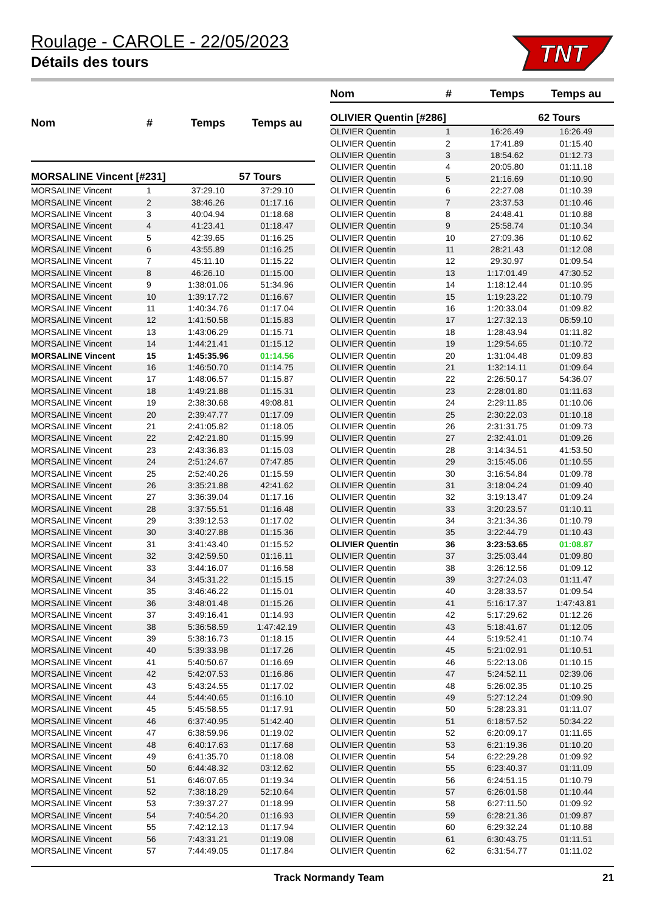Roulage - CAROLE - 22/05/2023
Détails des tours
TNT
| Nom | # | Temps | Temps au |
| --- | --- | --- | --- |
| MORSALINE Vincent [#231] | | | 57 Tours |
| MORSALINE Vincent | 1 | 37:29.10 | 37:29.10 |
| MORSALINE Vincent | 2 | 38:46.26 | 01:17.16 |
| MORSALINE Vincent | 3 | 40:04.94 | 01:18.68 |
| MORSALINE Vincent | 4 | 41:23.41 | 01:18.47 |
| MORSALINE Vincent | 5 | 42:39.65 | 01:16.25 |
| MORSALINE Vincent | 6 | 43:55.89 | 01:16.25 |
| MORSALINE Vincent | 7 | 45:11.10 | 01:15.22 |
| MORSALINE Vincent | 8 | 46:26.10 | 01:15.00 |
| MORSALINE Vincent | 9 | 1:38:01.06 | 51:34.96 |
| MORSALINE Vincent | 10 | 1:39:17.72 | 01:16.67 |
| MORSALINE Vincent | 11 | 1:40:34.76 | 01:17.04 |
| MORSALINE Vincent | 12 | 1:41:50.58 | 01:15.83 |
| MORSALINE Vincent | 13 | 1:43:06.29 | 01:15.71 |
| MORSALINE Vincent | 14 | 1:44:21.41 | 01:15.12 |
| MORSALINE Vincent | 15 | 1:45:35.96 | 01:14.56 |
| MORSALINE Vincent | 16 | 1:46:50.70 | 01:14.75 |
| MORSALINE Vincent | 17 | 1:48:06.57 | 01:15.87 |
| MORSALINE Vincent | 18 | 1:49:21.88 | 01:15.31 |
| MORSALINE Vincent | 19 | 2:38:30.68 | 49:08.81 |
| MORSALINE Vincent | 20 | 2:39:47.77 | 01:17.09 |
| MORSALINE Vincent | 21 | 2:41:05.82 | 01:18.05 |
| MORSALINE Vincent | 22 | 2:42:21.80 | 01:15.99 |
| MORSALINE Vincent | 23 | 2:43:36.83 | 01:15.03 |
| MORSALINE Vincent | 24 | 2:51:24.67 | 07:47.85 |
| MORSALINE Vincent | 25 | 2:52:40.26 | 01:15.59 |
| MORSALINE Vincent | 26 | 3:35:21.88 | 42:41.62 |
| MORSALINE Vincent | 27 | 3:36:39.04 | 01:17.16 |
| MORSALINE Vincent | 28 | 3:37:55.51 | 01:16.48 |
| MORSALINE Vincent | 29 | 3:39:12.53 | 01:17.02 |
| MORSALINE Vincent | 30 | 3:40:27.88 | 01:15.36 |
| MORSALINE Vincent | 31 | 3:41:43.40 | 01:15.52 |
| MORSALINE Vincent | 32 | 3:42:59.50 | 01:16.11 |
| MORSALINE Vincent | 33 | 3:44:16.07 | 01:16.58 |
| MORSALINE Vincent | 34 | 3:45:31.22 | 01:15.15 |
| MORSALINE Vincent | 35 | 3:46:46.22 | 01:15.01 |
| MORSALINE Vincent | 36 | 3:48:01.48 | 01:15.26 |
| MORSALINE Vincent | 37 | 3:49:16.41 | 01:14.93 |
| MORSALINE Vincent | 38 | 5:36:58.59 | 1:47:42.19 |
| MORSALINE Vincent | 39 | 5:38:16.73 | 01:18.15 |
| MORSALINE Vincent | 40 | 5:39:33.98 | 01:17.26 |
| MORSALINE Vincent | 41 | 5:40:50.67 | 01:16.69 |
| MORSALINE Vincent | 42 | 5:42:07.53 | 01:16.86 |
| MORSALINE Vincent | 43 | 5:43:24.55 | 01:17.02 |
| MORSALINE Vincent | 44 | 5:44:40.65 | 01:16.10 |
| MORSALINE Vincent | 45 | 5:45:58.55 | 01:17.91 |
| MORSALINE Vincent | 46 | 6:37:40.95 | 51:42.40 |
| MORSALINE Vincent | 47 | 6:38:59.96 | 01:19.02 |
| MORSALINE Vincent | 48 | 6:40:17.63 | 01:17.68 |
| MORSALINE Vincent | 49 | 6:41:35.70 | 01:18.08 |
| MORSALINE Vincent | 50 | 6:44:48.32 | 03:12.62 |
| MORSALINE Vincent | 51 | 6:46:07.65 | 01:19.34 |
| MORSALINE Vincent | 52 | 7:38:18.29 | 52:10.64 |
| MORSALINE Vincent | 53 | 7:39:37.27 | 01:18.99 |
| MORSALINE Vincent | 54 | 7:40:54.20 | 01:16.93 |
| MORSALINE Vincent | 55 | 7:42:12.13 | 01:17.94 |
| MORSALINE Vincent | 56 | 7:43:31.21 | 01:19.08 |
| MORSALINE Vincent | 57 | 7:44:49.05 | 01:17.84 |
| Nom | # | Temps | Temps au |
| --- | --- | --- | --- |
| OLIVIER Quentin [#286] | | | 62 Tours |
| OLIVIER Quentin | 1 | 16:26.49 | 16:26.49 |
| OLIVIER Quentin | 2 | 17:41.89 | 01:15.40 |
| OLIVIER Quentin | 3 | 18:54.62 | 01:12.73 |
| OLIVIER Quentin | 4 | 20:05.80 | 01:11.18 |
| OLIVIER Quentin | 5 | 21:16.69 | 01:10.90 |
| OLIVIER Quentin | 6 | 22:27.08 | 01:10.39 |
| OLIVIER Quentin | 7 | 23:37.53 | 01:10.46 |
| OLIVIER Quentin | 8 | 24:48.41 | 01:10.88 |
| OLIVIER Quentin | 9 | 25:58.74 | 01:10.34 |
| OLIVIER Quentin | 10 | 27:09.36 | 01:10.62 |
| OLIVIER Quentin | 11 | 28:21.43 | 01:12.08 |
| OLIVIER Quentin | 12 | 29:30.97 | 01:09.54 |
| OLIVIER Quentin | 13 | 1:17:01.49 | 47:30.52 |
| OLIVIER Quentin | 14 | 1:18:12.44 | 01:10.95 |
| OLIVIER Quentin | 15 | 1:19:23.22 | 01:10.79 |
| OLIVIER Quentin | 16 | 1:20:33.04 | 01:09.82 |
| OLIVIER Quentin | 17 | 1:27:32.13 | 06:59.10 |
| OLIVIER Quentin | 18 | 1:28:43.94 | 01:11.82 |
| OLIVIER Quentin | 19 | 1:29:54.65 | 01:10.72 |
| OLIVIER Quentin | 20 | 1:31:04.48 | 01:09.83 |
| OLIVIER Quentin | 21 | 1:32:14.11 | 01:09.64 |
| OLIVIER Quentin | 22 | 2:26:50.17 | 54:36.07 |
| OLIVIER Quentin | 23 | 2:28:01.80 | 01:11.63 |
| OLIVIER Quentin | 24 | 2:29:11.85 | 01:10.06 |
| OLIVIER Quentin | 25 | 2:30:22.03 | 01:10.18 |
| OLIVIER Quentin | 26 | 2:31:31.75 | 01:09.73 |
| OLIVIER Quentin | 27 | 2:32:41.01 | 01:09.26 |
| OLIVIER Quentin | 28 | 3:14:34.51 | 41:53.50 |
| OLIVIER Quentin | 29 | 3:15:45.06 | 01:10.55 |
| OLIVIER Quentin | 30 | 3:16:54.84 | 01:09.78 |
| OLIVIER Quentin | 31 | 3:18:04.24 | 01:09.40 |
| OLIVIER Quentin | 32 | 3:19:13.47 | 01:09.24 |
| OLIVIER Quentin | 33 | 3:20:23.57 | 01:10.11 |
| OLIVIER Quentin | 34 | 3:21:34.36 | 01:10.79 |
| OLIVIER Quentin | 35 | 3:22:44.79 | 01:10.43 |
| OLIVIER Quentin | 36 | 3:23:53.65 | 01:08.87 |
| OLIVIER Quentin | 37 | 3:25:03.44 | 01:09.80 |
| OLIVIER Quentin | 38 | 3:26:12.56 | 01:09.12 |
| OLIVIER Quentin | 39 | 3:27:24.03 | 01:11.47 |
| OLIVIER Quentin | 40 | 3:28:33.57 | 01:09.54 |
| OLIVIER Quentin | 41 | 5:16:17.37 | 1:47:43.81 |
| OLIVIER Quentin | 42 | 5:17:29.62 | 01:12.26 |
| OLIVIER Quentin | 43 | 5:18:41.67 | 01:12.05 |
| OLIVIER Quentin | 44 | 5:19:52.41 | 01:10.74 |
| OLIVIER Quentin | 45 | 5:21:02.91 | 01:10.51 |
| OLIVIER Quentin | 46 | 5:22:13.06 | 01:10.15 |
| OLIVIER Quentin | 47 | 5:24:52.11 | 02:39.06 |
| OLIVIER Quentin | 48 | 5:26:02.35 | 01:10.25 |
| OLIVIER Quentin | 49 | 5:27:12.24 | 01:09.90 |
| OLIVIER Quentin | 50 | 5:28:23.31 | 01:11.07 |
| OLIVIER Quentin | 51 | 6:18:57.52 | 50:34.22 |
| OLIVIER Quentin | 52 | 6:20:09.17 | 01:11.65 |
| OLIVIER Quentin | 53 | 6:21:19.36 | 01:10.20 |
| OLIVIER Quentin | 54 | 6:22:29.28 | 01:09.92 |
| OLIVIER Quentin | 55 | 6:23:40.37 | 01:11.09 |
| OLIVIER Quentin | 56 | 6:24:51.15 | 01:10.79 |
| OLIVIER Quentin | 57 | 6:26:01.58 | 01:10.44 |
| OLIVIER Quentin | 58 | 6:27:11.50 | 01:09.92 |
| OLIVIER Quentin | 59 | 6:28:21.36 | 01:09.87 |
| OLIVIER Quentin | 60 | 6:29:32.24 | 01:10.88 |
| OLIVIER Quentin | 61 | 6:30:43.75 | 01:11.51 |
| OLIVIER Quentin | 62 | 6:31:54.77 | 01:11.02 |
Track Normandy Team 21